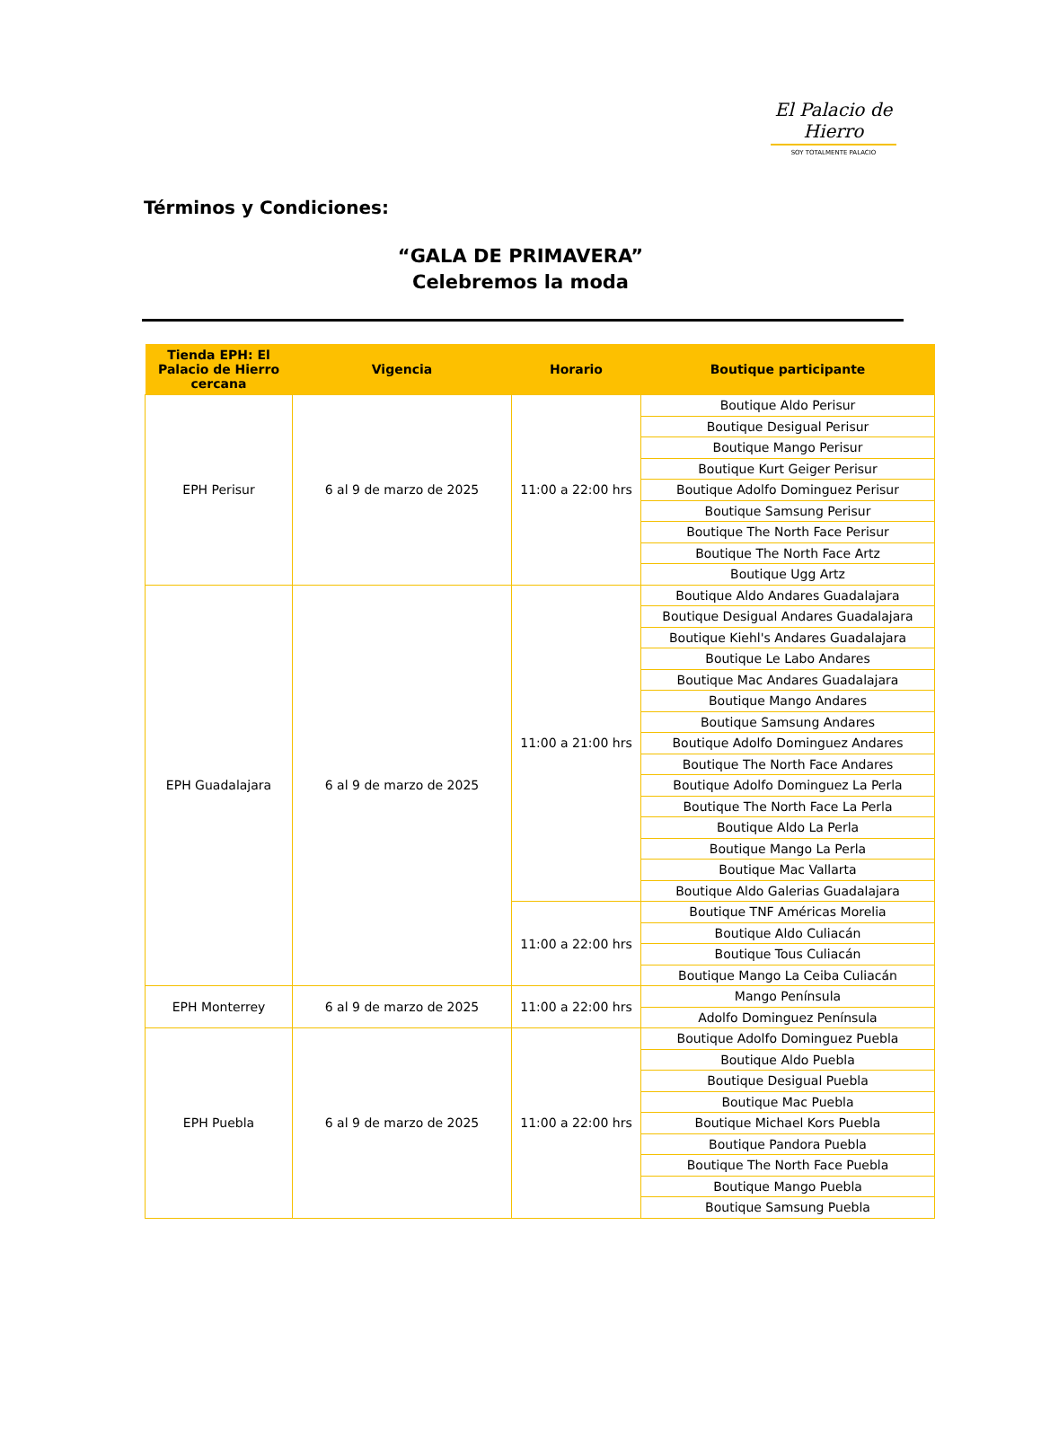El Palacio de Hierro
SOY TOTALMENTE PALACIO
Términos y Condiciones:
“GALA DE PRIMAVERA”
Celebremos la moda
| Tienda EPH: El Palacio de Hierro cercana | Vigencia | Horario | Boutique participante |
| --- | --- | --- | --- |
| EPH Perisur | 6 al 9 de marzo de 2025 | 11:00 a 22:00 hrs | Boutique Aldo Perisur |
| | | | Boutique Desigual Perisur |
| | | | Boutique Mango Perisur |
| | | | Boutique Kurt Geiger Perisur |
| | | | Boutique Adolfo Dominguez Perisur |
| | | | Boutique Samsung Perisur |
| | | | Boutique The North Face Perisur |
| | | | Boutique The North Face Artz |
| | | | Boutique Ugg Artz |
| EPH Guadalajara | 6 al 9 de marzo de 2025 | 11:00 a 21:00 hrs | Boutique Aldo Andares Guadalajara |
| | | | Boutique Desigual Andares Guadalajara |
| | | | Boutique Kiehl's Andares Guadalajara |
| | | | Boutique Le Labo Andares |
| | | | Boutique Mac Andares Guadalajara |
| | | | Boutique Mango Andares |
| | | | Boutique Samsung Andares |
| | | | Boutique Adolfo Dominguez Andares |
| | | | Boutique The North Face Andares |
| | | | Boutique Adolfo Dominguez La Perla |
| | | | Boutique The North Face La Perla |
| | | | Boutique Aldo La Perla |
| | | | Boutique Mango La Perla |
| | | | Boutique Mac Vallarta |
| | | | Boutique Aldo Galerias Guadalajara |
| | | 11:00 a 22:00 hrs | Boutique TNF Américas Morelia |
| | | | Boutique Aldo Culiacán |
| | | | Boutique Tous Culiacán |
| | | | Boutique Mango La Ceiba Culiacán |
| EPH Monterrey | 6 al 9 de marzo de 2025 | 11:00 a 22:00 hrs | Mango Península |
| | | | Adolfo Dominguez Península |
| EPH Puebla | 6 al 9 de marzo de 2025 | 11:00 a 22:00 hrs | Boutique Adolfo Dominguez Puebla |
| | | | Boutique Aldo Puebla |
| | | | Boutique Desigual Puebla |
| | | | Boutique Mac Puebla |
| | | | Boutique Michael Kors Puebla |
| | | | Boutique Pandora Puebla |
| | | | Boutique The North Face Puebla |
| | | | Boutique Mango Puebla |
| | | | Boutique Samsung Puebla |